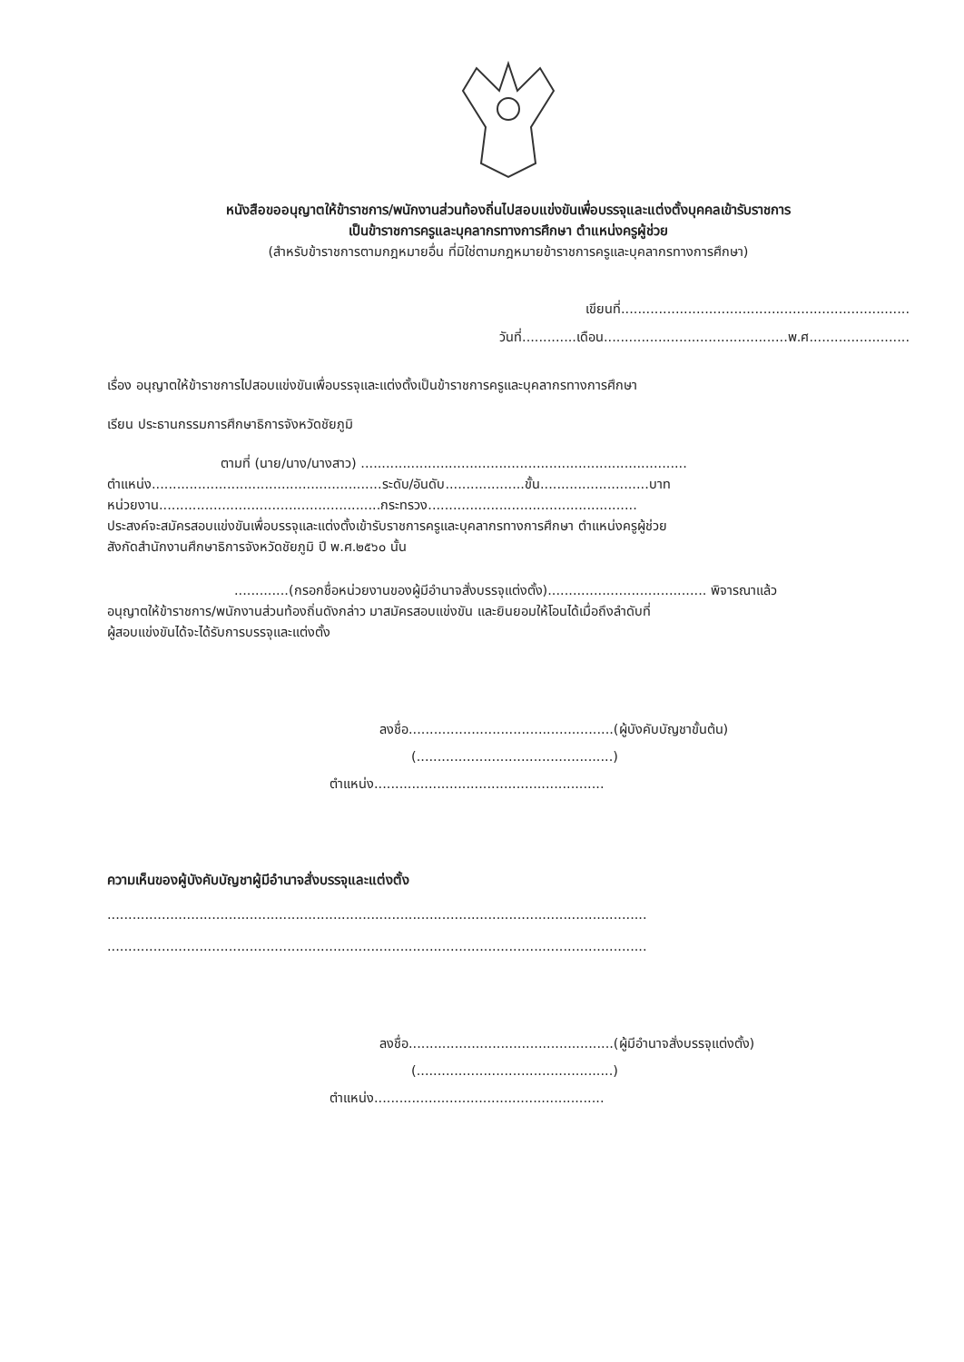หนังสือขออนุญาตให้ข้าราชการ/พนักงานส่วนท้องถิ่นไปสอบแข่งขันเพื่อบรรจุและแต่งตั้งบุคคลเข้ารับราชการ
เป็นข้าราชการครูและบุคลากรทางการศึกษา ตำแหน่งครูผู้ช่วย
(สำหรับข้าราชการตามกฎหมายอื่น ที่มิใช่ตามกฎหมายข้าราชการครูและบุคลากรทางการศึกษา)
เขียนที่.....................................................................
วันที่.............เดือน............................................พ.ศ........................
เรื่อง อนุญาตให้ข้าราชการไปสอบแข่งขันเพื่อบรรจุและแต่งตั้งเป็นข้าราชการครูและบุคลากรทางการศึกษา
เรียน ประธานกรรมการศึกษาธิการจังหวัดชัยภูมิ
ตามที่ (นาย/นาง/นางสาว) ..............................................................................
ตำแหน่ง.......................................................ระดับ/อันดับ...................ขั้น..........................บาท
หน่วยงาน.....................................................กระทรวง..................................................
ประสงค์จะสมัครสอบแข่งขันเพื่อบรรจุและแต่งตั้งเข้ารับราชการครูและบุคลากรทางการศึกษา ตำแหน่งครูผู้ช่วย
สังกัดสำนักงานศึกษาธิการจังหวัดชัยภูมิ ปี พ.ศ.๒๕๖๐ นั้น
.............(กรอกชื่อหน่วยงานของผู้มีอำนาจสั่งบรรจุแต่งตั้ง)...................................... พิจารณาแล้ว
อนุญาตให้ข้าราชการ/พนักงานส่วนท้องถิ่นดังกล่าว มาสมัครสอบแข่งขัน และยินยอมให้โอนได้เมื่อถึงลำดับที่
ผู้สอบแข่งขันได้จะได้รับการบรรจุและแต่งตั้ง
ลงชื่อ.................................................(ผู้บังคับบัญชาขั้นต้น)
(...............................................)
ตำแหน่ง.......................................................
ความเห็นของผู้บังคับบัญชาผู้มีอำนาจสั่งบรรจุและแต่งตั้ง
.................................................................................................................................
.................................................................................................................................
ลงชื่อ.................................................(ผู้มีอำนาจสั่งบรรจุแต่งตั้ง)
(...............................................)
ตำแหน่ง.......................................................